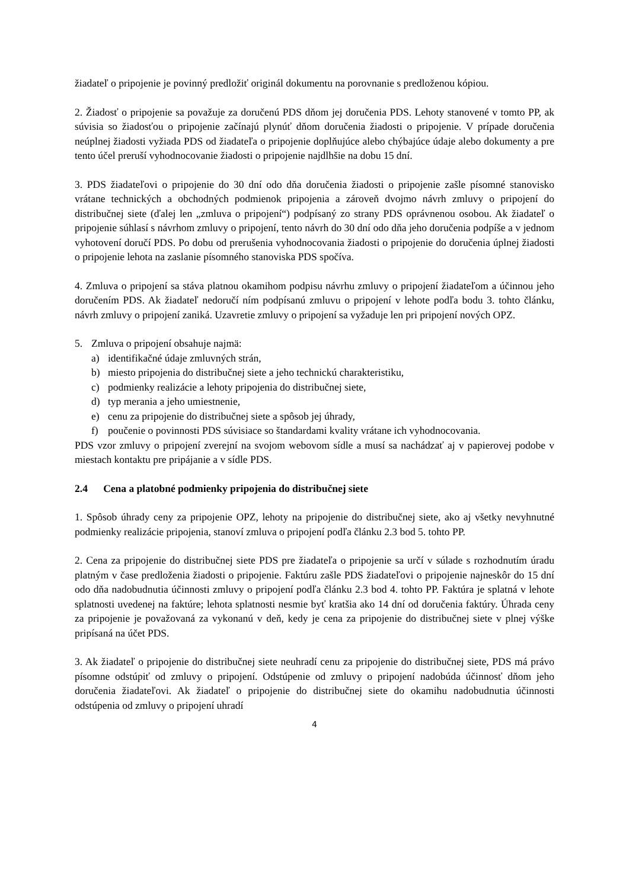žiadateľ o pripojenie je povinný predložiť originál dokumentu na porovnanie s predloženou kópiou.
2. Žiadosť o pripojenie sa považuje za doručenú PDS dňom jej doručenia PDS. Lehoty stanovené v tomto PP, ak súvisia so žiadosťou o pripojenie začínajú plynúť dňom doručenia žiadosti o pripojenie. V prípade doručenia neúplnej žiadosti vyžiada PDS od žiadateľa o pripojenie doplňujúce alebo chýbajúce údaje alebo dokumenty a pre tento účel preruší vyhodnocovanie žiadosti o pripojenie najdlhšie na dobu 15 dní.
3. PDS žiadateľovi o pripojenie do 30 dní odo dňa doručenia žiadosti o pripojenie zašle písomné stanovisko vrátane technických a obchodných podmienok pripojenia a zároveň dvojmo návrh zmluvy o pripojení do distribučnej siete (ďalej len „zmluva o pripojení“) podpísaný zo strany PDS oprávnenou osobou. Ak žiadateľ o pripojenie súhlasí s návrhom zmluvy o pripojení, tento návrh do 30 dní odo dňa jeho doručenia podpíše a v jednom vyhotovení doručí PDS. Po dobu od prerušenia vyhodnocovania žiadosti o pripojenie do doručenia úplnej žiadosti o pripojenie lehota na zaslanie písomného stanoviska PDS spočíva.
4. Zmluva o pripojení sa stáva platnou okamihom podpisu návrhu zmluvy o pripojení žiadateľom a účinnou jeho doručením PDS. Ak žiadateľ nedoručí ním podpísanú zmluvu o pripojení v lehote podľa bodu 3. tohto článku, návrh zmluvy o pripojení zaniká. Uzavretie zmluvy o pripojení sa vyžaduje len pri pripojení nových OPZ.
5. Zmluva o pripojení obsahuje najmä:
a) identifikačné údaje zmluvných strán,
b) miesto pripojenia do distribučnej siete a jeho technickú charakteristiku,
c) podmienky realizácie a lehoty pripojenia do distribučnej siete,
d) typ merania a jeho umiestnenie,
e) cenu za pripojenie do distribučnej siete a spôsob jej úhrady,
f) poučenie o povinnosti PDS súvisiace so štandardami kvality vrátane ich vyhodnocovania.
PDS vzor zmluvy o pripojení zverejní na svojom webovom sídle a musí sa nachádzať aj v papierovej podobe v miestach kontaktu pre pripájanie a v sídle PDS.
2.4 Cena a platobné podmienky pripojenia do distribučnej siete
1. Spôsob úhrady ceny za pripojenie OPZ, lehoty na pripojenie do distribučnej siete, ako aj všetky nevyhnutné podmienky realizácie pripojenia, stanoví zmluva o pripojení podľa článku 2.3 bod 5. tohto PP.
2. Cena za pripojenie do distribučnej siete PDS pre žiadateľa o pripojenie sa určí v súlade s rozhodnutím úradu platným v čase predloženia žiadosti o pripojenie. Faktúru zašle PDS žiadateľovi o pripojenie najneskôr do 15 dní odo dňa nadobudnutia účinnosti zmluvy o pripojení podľa článku 2.3 bod 4. tohto PP. Faktúra je splatná v lehote splatnosti uvedenej na faktúre; lehota splatnosti nesmie byť kratšia ako 14 dní od doručenia faktúry. Úhrada ceny za pripojenie je považovaná za vykonanú v deň, kedy je cena za pripojenie do distribučnej siete v plnej výške pripísaná na účet PDS.
3. Ak žiadateľ o pripojenie do distribučnej siete neuhradí cenu za pripojenie do distribučnej siete, PDS má právo písomne odstúpiť od zmluvy o pripojení. Odstúpenie od zmluvy o pripojení nadobúda účinnosť dňom jeho doručenia žiadateľovi. Ak žiadateľ o pripojenie do distribučnej siete do okamihu nadobudnutia účinnosti odstúpenia od zmluvy o pripojení uhradí
4